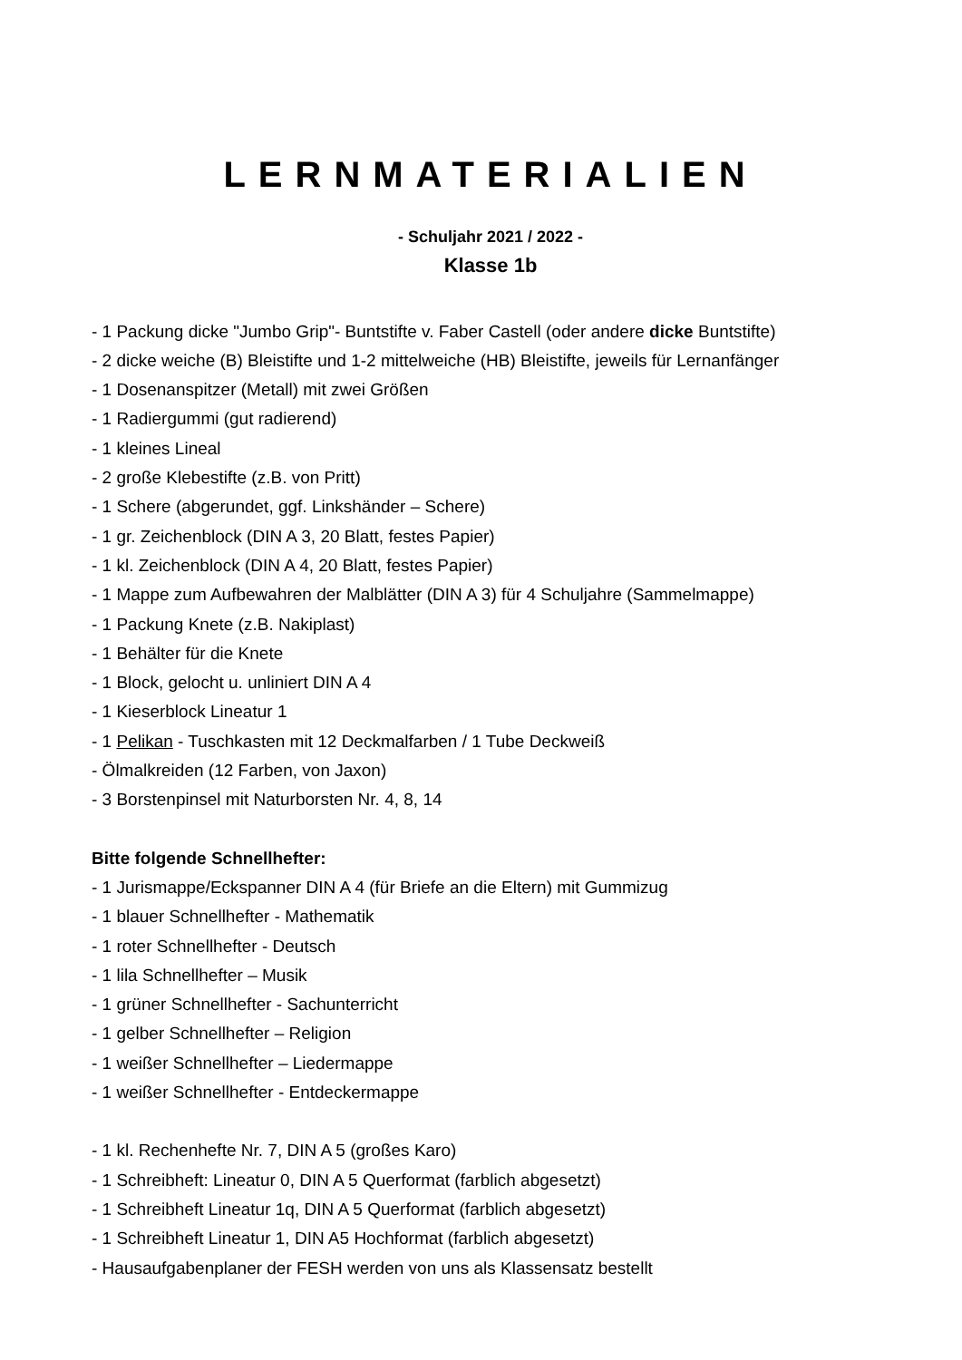LERNMATERIALIEN
- Schuljahr 2021 / 2022 -
Klasse 1b
- 1 Packung dicke "Jumbo Grip"- Buntstifte v. Faber Castell (oder andere dicke Buntstifte)
- 2 dicke weiche (B) Bleistifte und 1-2 mittelweiche (HB) Bleistifte, jeweils für Lernanfänger
- 1 Dosenanspitzer (Metall) mit zwei Größen
- 1 Radiergummi (gut radierend)
- 1 kleines Lineal
- 2 große Klebestifte (z.B. von Pritt)
- 1 Schere (abgerundet, ggf. Linkshänder – Schere)
- 1 gr. Zeichenblock (DIN A 3, 20 Blatt, festes Papier)
- 1 kl. Zeichenblock (DIN A 4, 20 Blatt, festes Papier)
- 1 Mappe zum Aufbewahren der Malblätter (DIN A 3) für 4 Schuljahre (Sammelmappe)
- 1 Packung Knete (z.B. Nakiplast)
- 1 Behälter für die Knete
- 1 Block, gelocht u. unliniert DIN A 4
- 1 Kieserblock Lineatur 1
- 1 Pelikan - Tuschkasten mit 12 Deckmalfarben / 1 Tube Deckweiß
- Ölmalkreiden (12 Farben, von Jaxon)
- 3 Borstenpinsel mit Naturborsten Nr. 4, 8, 14
Bitte folgende Schnellhefter:
- 1 Jurismappe/Eckspanner DIN A 4 (für Briefe an die Eltern) mit Gummizug
- 1 blauer Schnellhefter - Mathematik
- 1 roter Schnellhefter - Deutsch
- 1 lila Schnellhefter – Musik
- 1 grüner Schnellhefter - Sachunterricht
- 1 gelber Schnellhefter – Religion
- 1 weißer Schnellhefter – Liedermappe
- 1 weißer Schnellhefter - Entdeckermappe
- 1 kl. Rechenhefte Nr. 7, DIN A 5 (großes Karo)
- 1 Schreibheft: Lineatur 0, DIN A 5 Querformat (farblich abgesetzt)
- 1 Schreibheft Lineatur 1q, DIN A 5 Querformat (farblich abgesetzt)
- 1 Schreibheft Lineatur 1, DIN A5 Hochformat (farblich abgesetzt)
- Hausaufgabenplaner der FESH werden von uns als Klassensatz bestellt